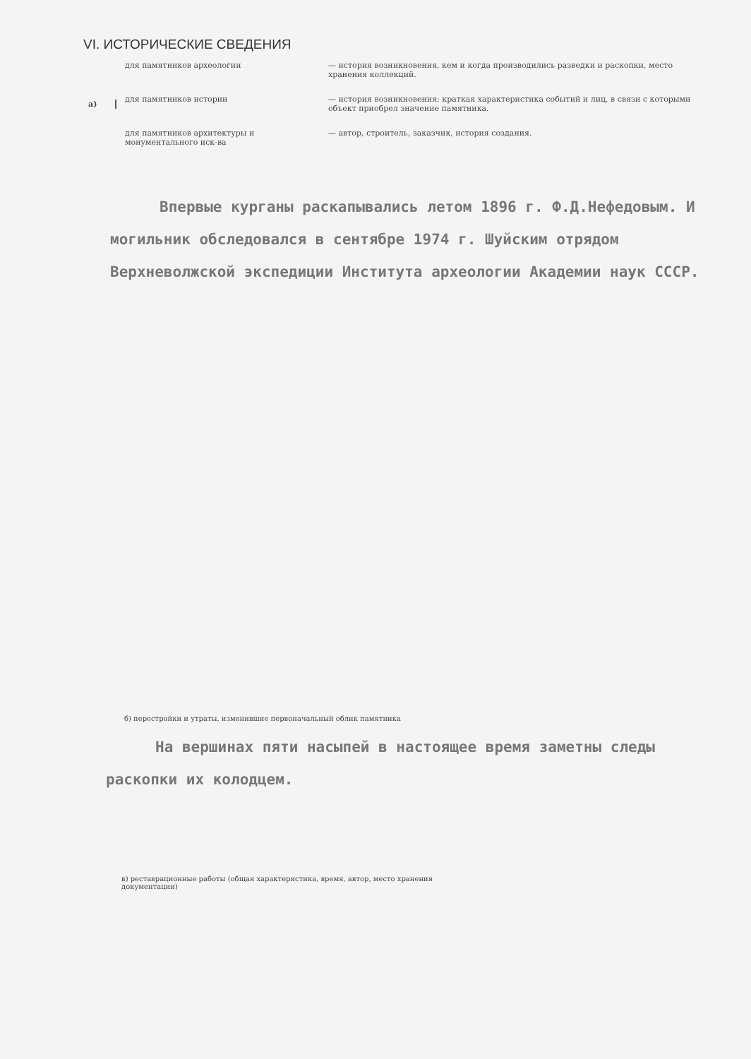VI. ИСТОРИЧЕСКИЕ СВЕДЕНИЯ
а)
для памятников археологии
— история возникновения, кем и когда производились разведки и раскопки, место хранения коллекций.
для памятников истории
— история возникновения: краткая характеристика событий и лиц, в связи с которыми объект приобрел значение памятника.
для памятников архитектуры и монументального иск-ва
— автор, строитель, заказчик, история создания.
Впервые курганы раскапывались летом 1896 г. Ф.Д.Нефедовым. И могильник обследовался в сентябре 1974 г. Шуйским отрядом Верхневолжской экспедиции Института археологии Академии наук СССР.
б) перестройки и утраты, изменившие первоначальный облик памятника
На вершинах пяти насыпей в настоящее время заметны следы раскопки их колодцем.
в) реставрационные работы (общая характеристика, время, автор, место хранения документации)